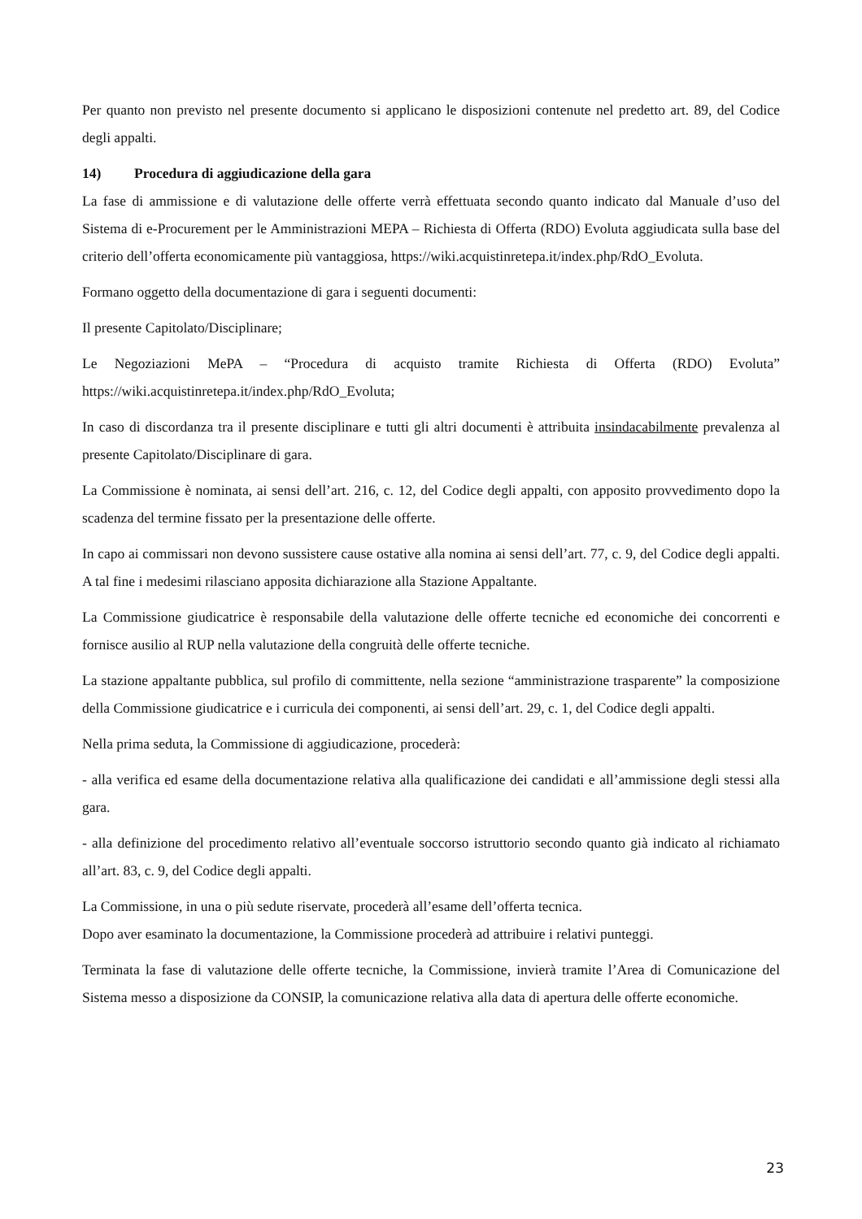Per quanto non previsto nel presente documento si applicano le disposizioni contenute nel predetto art. 89, del Codice degli appalti.
14) Procedura di aggiudicazione della gara
La fase di ammissione e di valutazione delle offerte verrà effettuata secondo quanto indicato dal Manuale d’uso del Sistema di e-Procurement per le Amministrazioni MEPA – Richiesta di Offerta (RDO) Evoluta aggiudicata sulla base del criterio dell’offerta economicamente più vantaggiosa, https://wiki.acquistinretepa.it/index.php/RdO_Evoluta.
Formano oggetto della documentazione di gara i seguenti documenti:
Il presente Capitolato/Disciplinare;
Le Negoziazioni MePA – “Procedura di acquisto tramite Richiesta di Offerta (RDO) Evoluta” https://wiki.acquistinretepa.it/index.php/RdO_Evoluta;
In caso di discordanza tra il presente disciplinare e tutti gli altri documenti è attribuita insindacabilmente prevalenza al presente Capitolato/Disciplinare di gara.
La Commissione è nominata, ai sensi dell’art. 216, c. 12, del Codice degli appalti, con apposito provvedimento dopo la scadenza del termine fissato per la presentazione delle offerte.
In capo ai commissari non devono sussistere cause ostative alla nomina ai sensi dell’art. 77, c. 9, del Codice degli appalti. A tal fine i medesimi rilasciano apposita dichiarazione alla Stazione Appaltante.
La Commissione giudicatrice è responsabile della valutazione delle offerte tecniche ed economiche dei concorrenti e fornisce ausilio al RUP nella valutazione della congruità delle offerte tecniche.
La stazione appaltante pubblica, sul profilo di committente, nella sezione “amministrazione trasparente” la composizione della Commissione giudicatrice e i curricula dei componenti, ai sensi dell’art. 29, c. 1, del Codice degli appalti.
Nella prima seduta, la Commissione di aggiudicazione, procederà:
- alla verifica ed esame della documentazione relativa alla qualificazione dei candidati e all’ammissione degli stessi alla gara.
- alla definizione del procedimento relativo all’eventuale soccorso istruttorio secondo quanto già indicato al richiamato all’art. 83, c. 9, del Codice degli appalti.
La Commissione, in una o più sedute riservate, procederà all’esame dell’offerta tecnica.
Dopo aver esaminato la documentazione, la Commissione procederà ad attribuire i relativi punteggi.
Terminata la fase di valutazione delle offerte tecniche, la Commissione, invierà tramite l’Area di Comunicazione del Sistema messo a disposizione da CONSIP, la comunicazione relativa alla data di apertura delle offerte economiche.
23